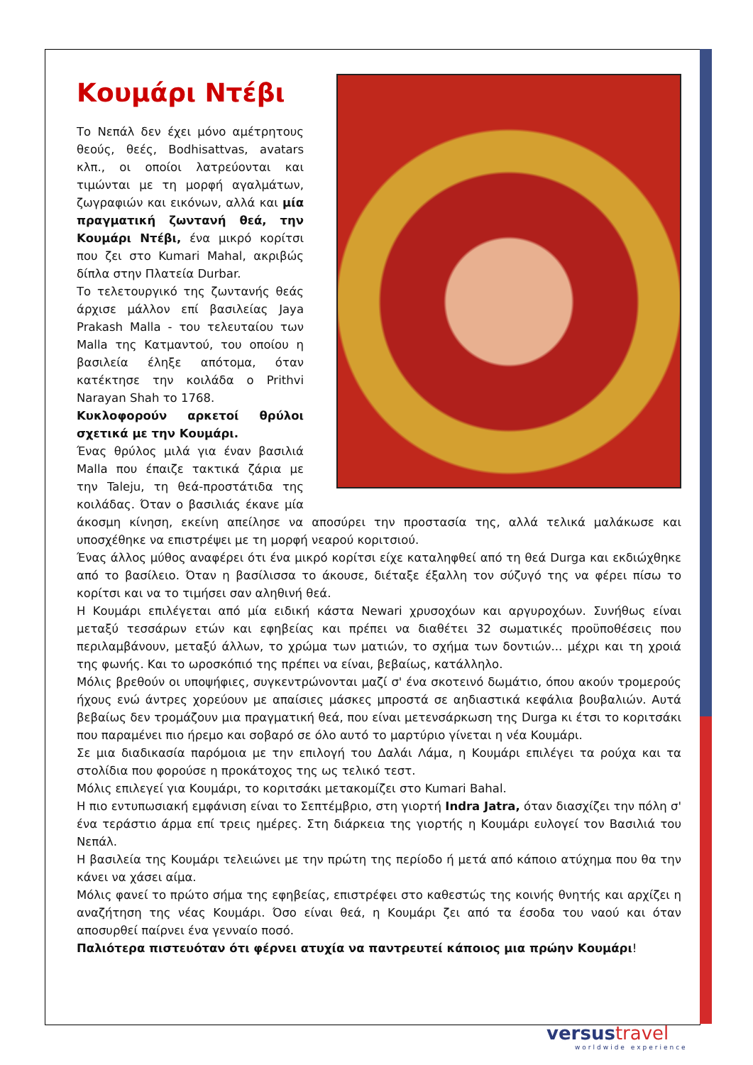Κουμάρι Ντέβι
Το Νεπάλ δεν έχει μόνο αμέτρητους θεούς, θεές, Bodhisattvas, avatars κλπ., οι οποίοι λατρεύονται και τιμώνται με τη μορφή αγαλμάτων, ζωγραφιών και εικόνων, αλλά και μία πραγματική ζωντανή θεά, την Κουμάρι Ντέβι, ένα μικρό κορίτσι που ζει στο Kumari Mahal, ακριβώς δίπλα στην Πλατεία Durbar.
Το τελετουργικό της ζωντανής θεάς άρχισε μάλλον επί βασιλείας Jaya Prakash Malla - του τελευταίου των Malla της Κατμαντού, του οποίου η βασιλεία έληξε απότομα, όταν κατέκτησε την κοιλάδα ο Prithvi Narayan Shah το 1768.
Κυκλοφορούν αρκετοί θρύλοι σχετικά με την Κουμάρι.
Ένας θρύλος μιλά για έναν βασιλιά Malla που έπαιζε τακτικά ζάρια με την Taleju, τη θεά-προστάτιδα της κοιλάδας. Όταν ο βασιλιάς έκανε μία άκοσμη κίνηση, εκείνη απείλησε να αποσύρει την προστασία της, αλλά τελικά μαλάκωσε και υποσχέθηκε να επιστρέψει με τη μορφή νεαρού κοριτσιού.
Ένας άλλος μύθος αναφέρει ότι ένα μικρό κορίτσι είχε καταληφθεί από τη θεά Durga και εκδιώχθηκε από το βασίλειο. Όταν η βασίλισσα το άκουσε, διέταξε έξαλλη τον σύζυγό της να φέρει πίσω το κορίτσι και να το τιμήσει σαν αληθινή θεά.
Η Κουμάρι επιλέγεται από μία ειδική κάστα Newari χρυσοχόων και αργυροχόων. Συνήθως είναι μεταξύ τεσσάρων ετών και εφηβείας και πρέπει να διαθέτει 32 σωματικές προϋποθέσεις που περιλαμβάνουν, μεταξύ άλλων, το χρώμα των ματιών, το σχήμα των δοντιών... μέχρι και τη χροιά της φωνής. Και το ωροσκόπιό της πρέπει να είναι, βεβαίως, κατάλληλο.
Μόλις βρεθούν οι υποψήφιες, συγκεντρώνονται μαζί σ' ένα σκοτεινό δωμάτιο, όπου ακούν τρομερούς ήχους ενώ άντρες χορεύουν με απαίσιες μάσκες μπροστά σε αηδιαστικά κεφάλια βουβαλιών. Αυτά βεβαίως δεν τρομάζουν μια πραγματική θεά, που είναι μετενσάρκωση της Durga κι έτσι το κοριτσάκι που παραμένει πιο ήρεμο και σοβαρό σε όλο αυτό το μαρτύριο γίνεται η νέα Κουμάρι.
Σε μια διαδικασία παρόμοια με την επιλογή του Δαλάι Λάμα, η Κουμάρι επιλέγει τα ρούχα και τα στολίδια που φορούσε η προκάτοχος της ως τελικό τεστ.
Μόλις επιλεγεί για Κουμάρι, το κοριτσάκι μετακομίζει στο Kumari Bahal.
Η πιο εντυπωσιακή εμφάνιση είναι το Σεπτέμβριο, στη γιορτή Indra Jatra, όταν διασχίζει την πόλη σ' ένα τεράστιο άρμα επί τρεις ημέρες. Στη διάρκεια της γιορτής η Κουμάρι ευλογεί τον Βασιλιά του Νεπάλ.
Η βασιλεία της Κουμάρι τελειώνει με την πρώτη της περίοδο ή μετά από κάποιο ατύχημα που θα την κάνει να χάσει αίμα.
Μόλις φανεί το πρώτο σήμα της εφηβείας, επιστρέφει στο καθεστώς της κοινής θνητής και αρχίζει η αναζήτηση της νέας Κουμάρι. Όσο είναι θεά, η Κουμάρι ζει από τα έσοδα του ναού και όταν αποσυρθεί παίρνει ένα γενναίο ποσό.
Παλιότερα πιστευόταν ότι φέρνει ατυχία να παντρευτεί κάποιος μια πρώην Κουμάρι!
versus travel
worldwide experience